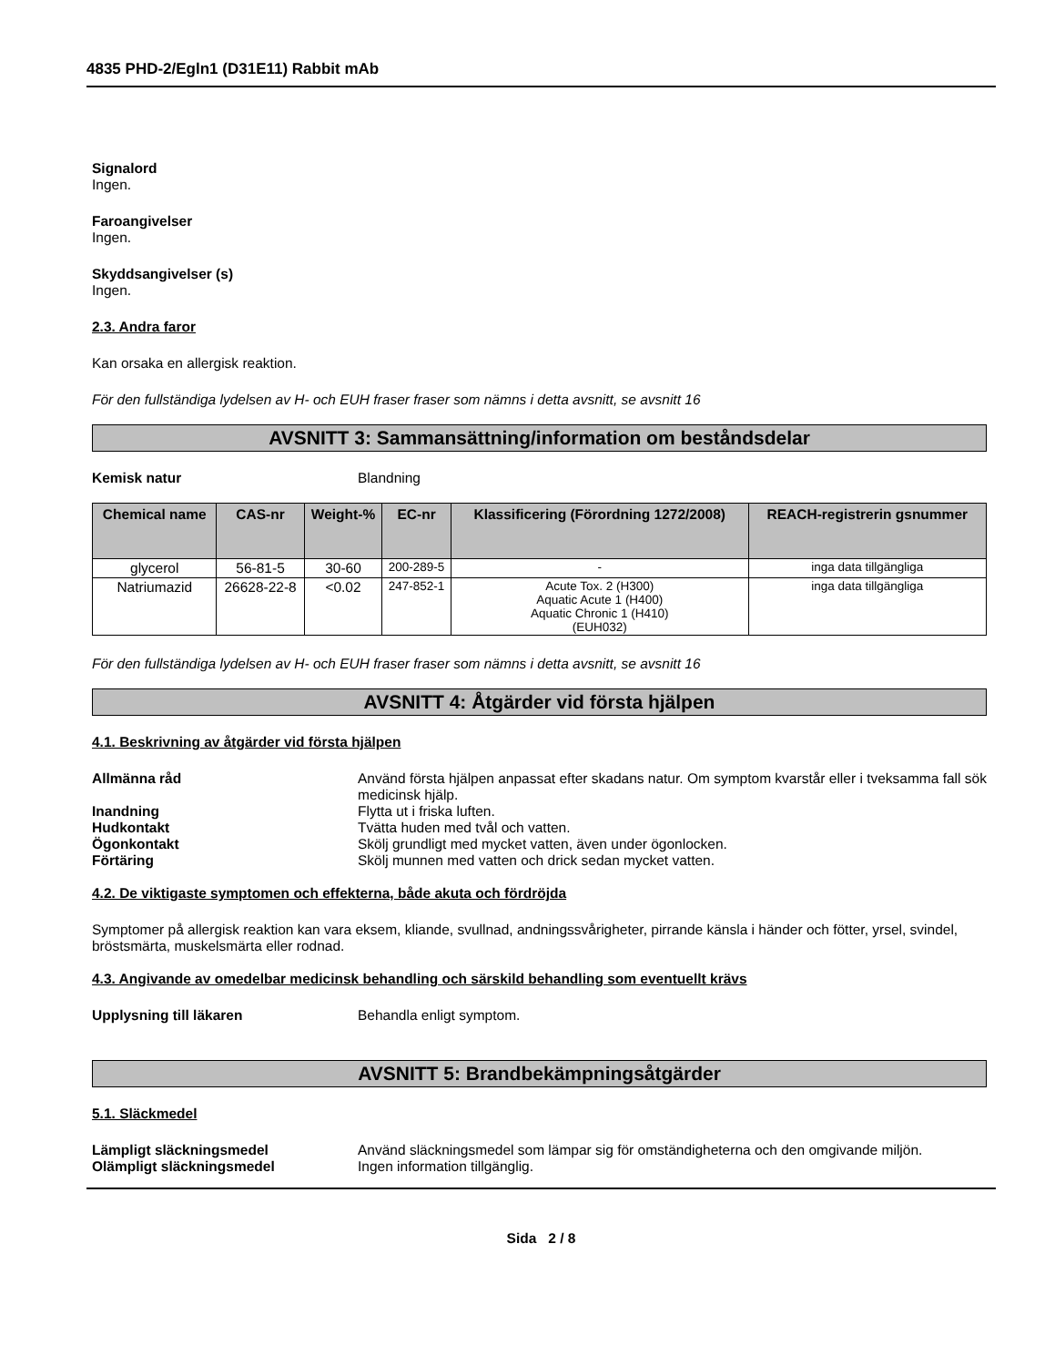4835 PHD-2/Egln1 (D31E11) Rabbit mAb
Signalord
Ingen.
Faroangivelser
Ingen.
Skyddsangivelser (s)
Ingen.
2.3. Andra faror
Kan orsaka en allergisk reaktion.
För den fullständiga lydelsen av H- och EUH fraser fraser som nämns i detta avsnitt, se avsnitt 16
AVSNITT 3: Sammansättning/information om beståndsdelar
Kemisk natur Blandning
| Chemical name | CAS-nr | Weight-% | EC-nr | Klassificering (Förordning 1272/2008) | REACH-registrerin gsnummer |
| --- | --- | --- | --- | --- | --- |
| glycerol | 56-81-5 | 30-60 | 200-289-5 | - | inga data tillgängliga |
| Natriumazid | 26628-22-8 | <0.02 | 247-852-1 | Acute Tox. 2 (H300) Aquatic Acute 1 (H400) Aquatic Chronic 1 (H410) (EUH032) | inga data tillgängliga |
För den fullständiga lydelsen av H- och EUH fraser fraser som nämns i detta avsnitt, se avsnitt 16
AVSNITT 4: Åtgärder vid första hjälpen
4.1. Beskrivning av åtgärder vid första hjälpen
Allmänna råd Använd första hjälpen anpassat efter skadans natur. Om symptom kvarstår eller i tveksamma fall sök medicinsk hjälp.
Inandning Flytta ut i friska luften.
Hudkontakt Tvätta huden med tvål och vatten.
Ögonkontakt Skölj grundligt med mycket vatten, även under ögonlocken.
Förtäring Skölj munnen med vatten och drick sedan mycket vatten.
4.2. De viktigaste symptomen och effekterna, både akuta och fördröjda
Symptomer på allergisk reaktion kan vara eksem, kliande, svullnad, andningssvårigheter, pirrande känsla i händer och fötter, yrsel, svindel, bröstsmärta, muskelsmärta eller rodnad.
4.3. Angivande av omedelbar medicinsk behandling och särskild behandling som eventuellt krävs
Upplysning till läkaren Behandla enligt symptom.
AVSNITT 5: Brandbekämpningsåtgärder
5.1. Släckmedel
Lämpligt släckningsmedel Använd släckningsmedel som lämpar sig för omständigheterna och den omgivande miljön.
Olämpligt släckningsmedel Ingen information tillgänglig.
Sida 2 / 8